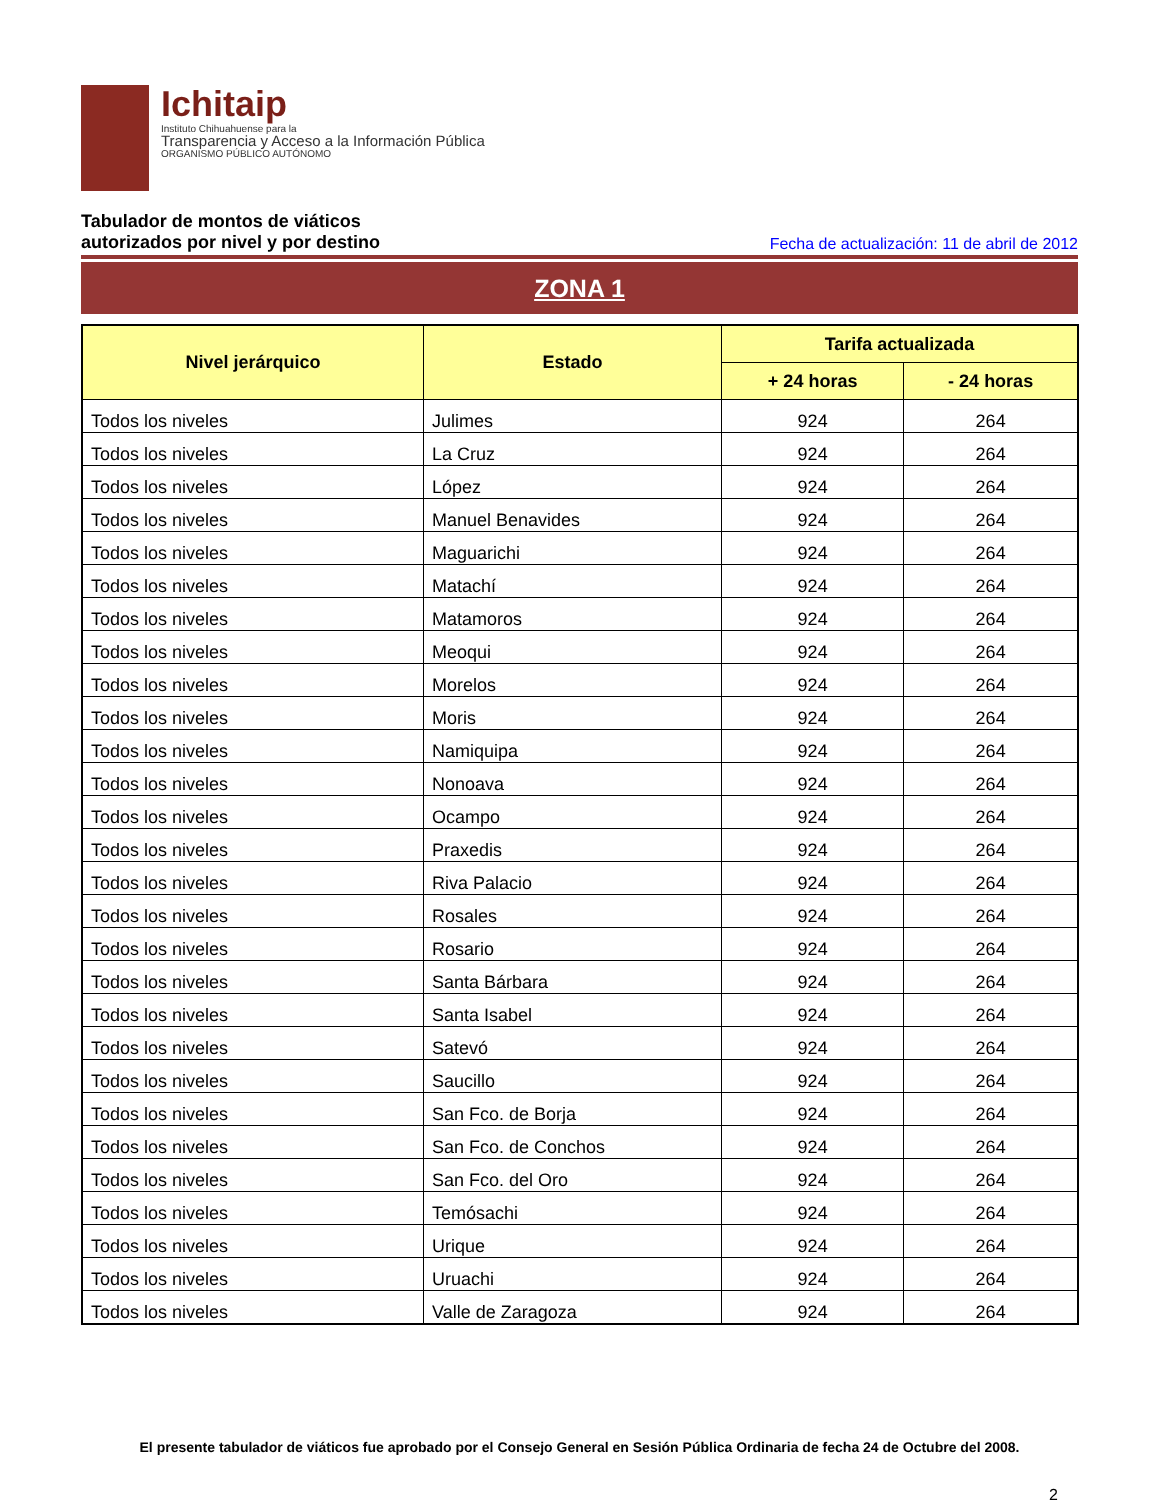Ichitaip
Instituto Chihuahuense para la
Transparencia y Acceso a la Información Pública
ORGANISMO PÚBLICO AUTÓNOMO
Tabulador de montos de viáticos
autorizados por nivel y por destino Fecha de actualización: 11 de abril de 2012
ZONA 1
| Nivel jerárquico | Estado | Tarifa actualizada | |
| --- | --- | --- | --- |
| | | + 24 horas | - 24 horas |
| Todos los niveles | Julimes | 924 | 264 |
| Todos los niveles | La Cruz | 924 | 264 |
| Todos los niveles | López | 924 | 264 |
| Todos los niveles | Manuel Benavides | 924 | 264 |
| Todos los niveles | Maguarichi | 924 | 264 |
| Todos los niveles | Matachí | 924 | 264 |
| Todos los niveles | Matamoros | 924 | 264 |
| Todos los niveles | Meoqui | 924 | 264 |
| Todos los niveles | Morelos | 924 | 264 |
| Todos los niveles | Moris | 924 | 264 |
| Todos los niveles | Namiquipa | 924 | 264 |
| Todos los niveles | Nonoava | 924 | 264 |
| Todos los niveles | Ocampo | 924 | 264 |
| Todos los niveles | Praxedis | 924 | 264 |
| Todos los niveles | Riva Palacio | 924 | 264 |
| Todos los niveles | Rosales | 924 | 264 |
| Todos los niveles | Rosario | 924 | 264 |
| Todos los niveles | Santa Bárbara | 924 | 264 |
| Todos los niveles | Santa Isabel | 924 | 264 |
| Todos los niveles | Satevó | 924 | 264 |
| Todos los niveles | Saucillo | 924 | 264 |
| Todos los niveles | San Fco. de Borja | 924 | 264 |
| Todos los niveles | San Fco. de Conchos | 924 | 264 |
| Todos los niveles | San Fco. del Oro | 924 | 264 |
| Todos los niveles | Temósachi | 924 | 264 |
| Todos los niveles | Urique | 924 | 264 |
| Todos los niveles | Uruachi | 924 | 264 |
| Todos los niveles | Valle de Zaragoza | 924 | 264 |
El presente tabulador de viáticos fue aprobado por el Consejo General en Sesión Pública Ordinaria de fecha 24 de Octubre del 2008.
2